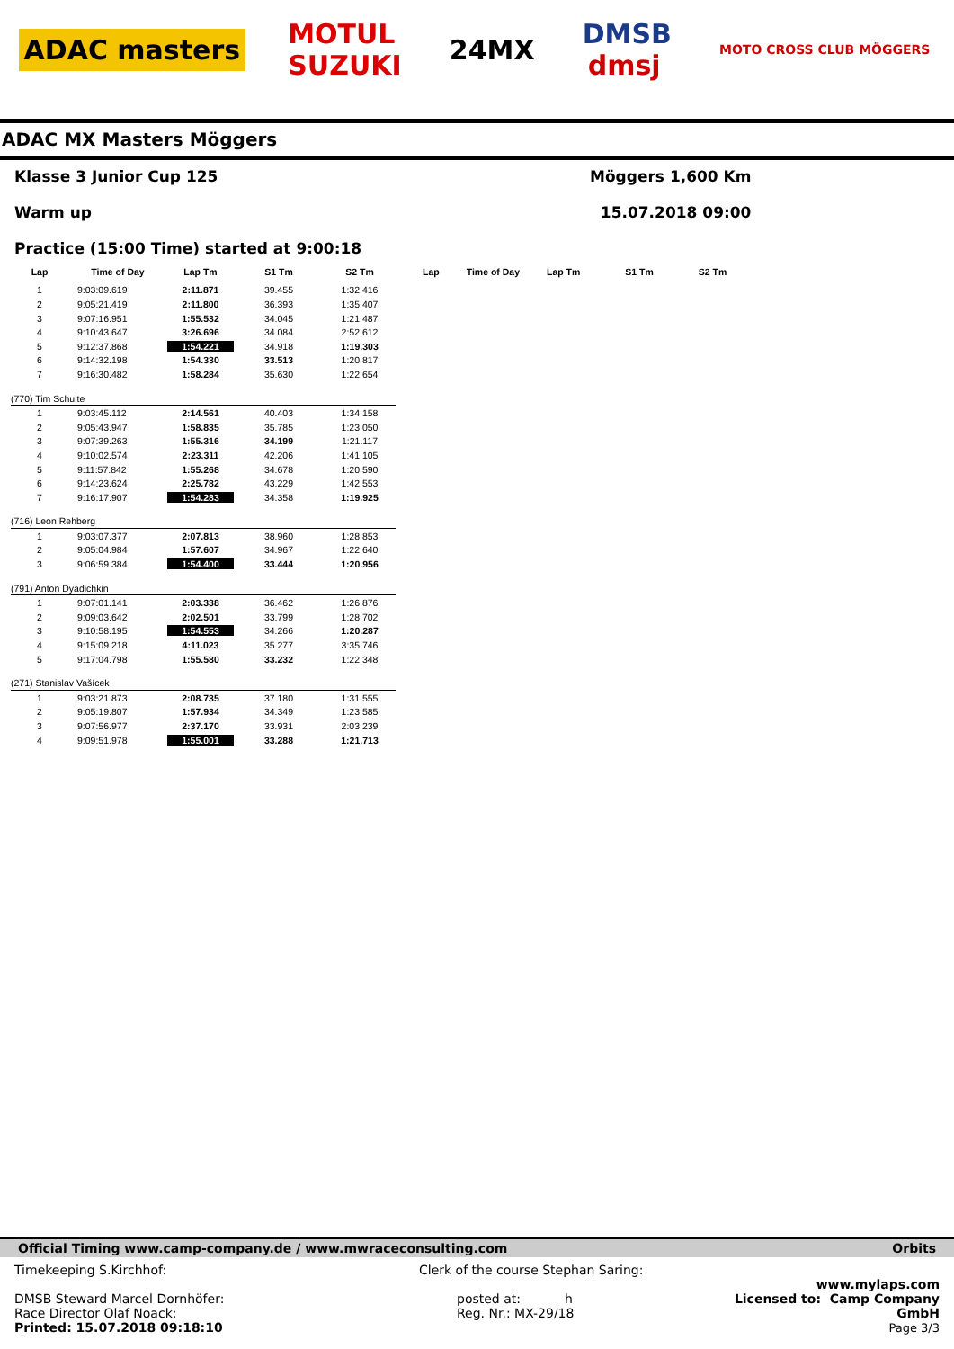ADAC masters MOTUL
SUZUKI 24MX DMSB
dmsj MOTO CROSS CLUB MÖGGERS
ADAC MX Masters Möggers
Klasse 3 Junior Cup 125
Warm up
Practice (15:00 Time) started at 9:00:18
Möggers 1,600 Km
15.07.2018 09:00
| Lap | Time of Day | Lap Tm | S1 Tm | S2 Tm | Lap | Time of Day | Lap Tm | S1 Tm | S2 Tm |
| --- | --- | --- | --- | --- | --- | --- | --- | --- | --- |
| 1 | 9:03:09.619 | 2:11.871 | 39.455 | 1:32.416 | | | | | |
| 2 | 9:05:21.419 | 2:11.800 | 36.393 | 1:35.407 | | | | | |
| 3 | 9:07:16.951 | 1:55.532 | 34.045 | 1:21.487 | | | | | |
| 4 | 9:10:43.647 | 3:26.696 | 34.084 | 2:52.612 | | | | | |
| 5 | 9:12:37.868 | 1:54.221 | 34.918 | 1:19.303 | | | | | |
| 6 | 9:14:32.198 | 1:54.330 | 33.513 | 1:20.817 | | | | | |
| 7 | 9:16:30.482 | 1:58.284 | 35.630 | 1:22.654 | | | | | |
| (770) Tim Schulte | | | | | | | | | |
| 1 | 9:03:45.112 | 2:14.561 | 40.403 | 1:34.158 | | | | | |
| 2 | 9:05:43.947 | 1:58.835 | 35.785 | 1:23.050 | | | | | |
| 3 | 9:07:39.263 | 1:55.316 | 34.199 | 1:21.117 | | | | | |
| 4 | 9:10:02.574 | 2:23.311 | 42.206 | 1:41.105 | | | | | |
| 5 | 9:11:57.842 | 1:55.268 | 34.678 | 1:20.590 | | | | | |
| 6 | 9:14:23.624 | 2:25.782 | 43.229 | 1:42.553 | | | | | |
| 7 | 9:16:17.907 | 1:54.283 | 34.358 | 1:19.925 | | | | | |
| (716) Leon Rehberg | | | | | | | | | |
| 1 | 9:03:07.377 | 2:07.813 | 38.960 | 1:28.853 | | | | | |
| 2 | 9:05:04.984 | 1:57.607 | 34.967 | 1:22.640 | | | | | |
| 3 | 9:06:59.384 | 1:54.400 | 33.444 | 1:20.956 | | | | | |
| (791) Anton Dyadichkin | | | | | | | | | |
| 1 | 9:07:01.141 | 2:03.338 | 36.462 | 1:26.876 | | | | | |
| 2 | 9:09:03.642 | 2:02.501 | 33.799 | 1:28.702 | | | | | |
| 3 | 9:10:58.195 | 1:54.553 | 34.266 | 1:20.287 | | | | | |
| 4 | 9:15:09.218 | 4:11.023 | 35.277 | 3:35.746 | | | | | |
| 5 | 9:17:04.798 | 1:55.580 | 33.232 | 1:22.348 | | | | | |
| (271) Stanislav Vašícek | | | | | | | | | |
| 1 | 9:03:21.873 | 2:08.735 | 37.180 | 1:31.555 | | | | | |
| 2 | 9:05:19.807 | 1:57.934 | 34.349 | 1:23.585 | | | | | |
| 3 | 9:07:56.977 | 2:37.170 | 33.931 | 2:03.239 | | | | | |
| 4 | 9:09:51.978 | 1:55.001 | 33.288 | 1:21.713 | | | | | |
Official Timing www.camp-company.de / www.mwraceconsulting.com Orbits
Timekeeping S.Kirchhof:
DMSB Steward Marcel Dornhöfer:
Race Director Olaf Noack:
Printed: 15.07.2018 09:18:10
Clerk of the course Stephan Saring:
posted at: h
Reg. Nr.: MX-29/18
www.mylaps.com
Licensed to: Camp Company GmbH
Page 3/3